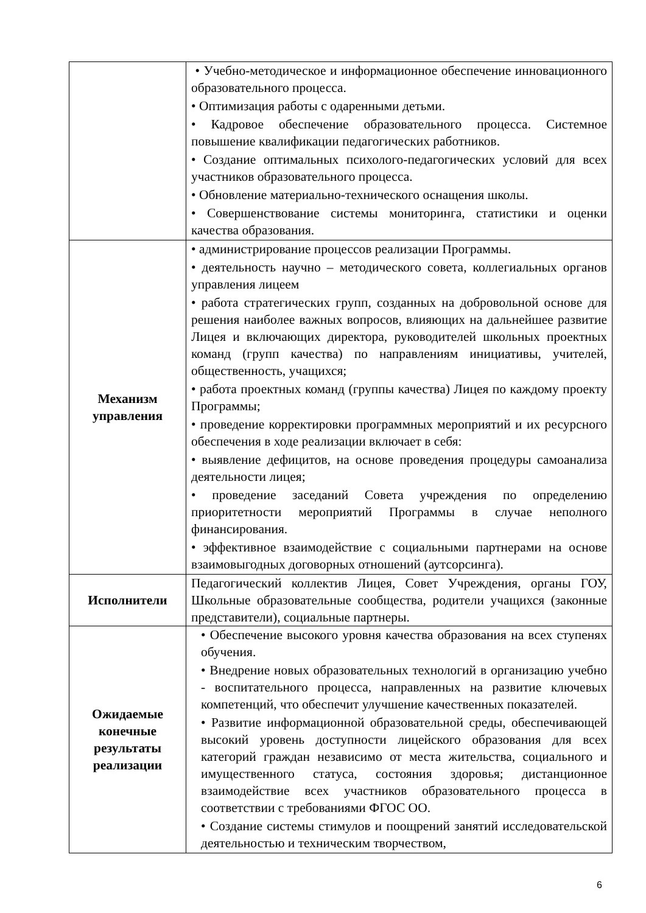| | • Учебно-методическое и информационное обеспечение инновационного образовательного процесса. • Оптимизация работы с одаренными детьми. • Кадровое обеспечение образовательного процесса. Системное повышение квалификации педагогических работников. • Создание оптимальных психолого-педагогических условий для всех участников образовательного процесса. • Обновление материально-технического оснащения школы. • Совершенствование системы мониторинга, статистики и оценки качества образования. |
| Механизм управления | • администрирование процессов реализации Программы. • деятельность научно – методического совета, коллегиальных органов управления лицеем • работа стратегических групп, созданных на добровольной основе для решения наиболее важных вопросов, влияющих на дальнейшее развитие Лицея и включающих директора, руководителей школьных проектных команд (групп качества) по направлениям инициативы, учителей, общественность, учащихся; • работа проектных команд (группы качества) Лицея по каждому проекту Программы; • проведение корректировки программных мероприятий и их ресурсного обеспечения в ходе реализации включает в себя: • выявление дефицитов, на основе проведения процедуры самоанализа деятельности лицея; • проведение заседаний Совета учреждения по определению приоритетности мероприятий Программы в случае неполного финансирования. • эффективное взаимодействие с социальными партнерами на основе взаимовыгодных договорных отношений (аутсорсинга). |
| Исполнители | Педагогический коллектив Лицея, Совет Учреждения, органы ГОУ, Школьные образовательные сообщества, родители учащихся (законные представители), социальные партнеры. |
| Ожидаемые конечные результаты реализации | • Обеспечение высокого уровня качества образования на всех ступенях обучения. • Внедрение новых образовательных технологий в организацию учебно - воспитательного процесса, направленных на развитие ключевых компетенций, что обеспечит улучшение качественных показателей. • Развитие информационной образовательной среды, обеспечивающей высокий уровень доступности лицейского образования для всех категорий граждан независимо от места жительства, социального и имущественного статуса, состояния здоровья; дистанционное взаимодействие всех участников образовательного процесса в соответствии с требованиями ФГОС ОО. • Создание системы стимулов и поощрений занятий исследовательской деятельностью и техническим творчеством, |
6